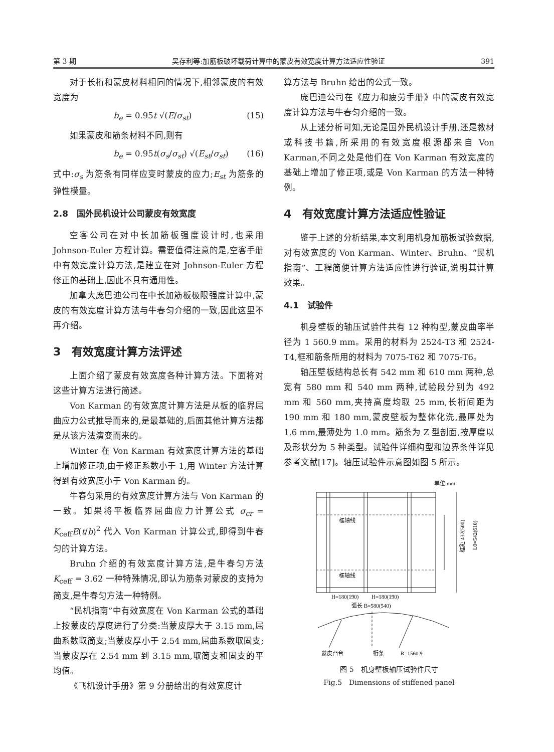第 3 期 吴存利等:加筋板破坏载荷计算中的蒙皮有效宽度计算方法适应性验证 391
对于长桁和蒙皮材料相同的情况下,相邻蒙皮的有效宽度为
b<sub>e</sub> = 0.95t √(E/σ<sub>st</sub>) (15)
如果蒙皮和筋条材料不同,则有
b<sub>e</sub> = 0.95t(σ<sub>s</sub>/σ<sub>st</sub>) √(E<sub>st</sub>/σ<sub>st</sub>) (16)
式中:σ<sub>s</sub> 为筋条有同样应变时蒙皮的应力;E<sub>st</sub> 为筋条的弹性模量。
2.8　国外民机设计公司蒙皮有效宽度
空客公司在对中长加筋板强度设计时,也采用 Johnson-Euler 方程计算。需要值得注意的是,空客手册中有效宽度计算方法,是建立在对 Johnson-Euler 方程修正的基础上,因此不具有通用性。
加拿大庞巴迪公司在中长加筋板极限强度计算中,蒙皮的有效宽度计算方法与牛春匀介绍的一致,因此这里不再介绍。
3　有效宽度计算方法评述
上面介绍了蒙皮有效宽度各种计算方法。下面将对这些计算方法进行简述。
Von Karman 的有效宽度计算方法是从板的临界屈曲应力公式推导而来的,是最基础的,后面其他计算方法都是从该方法演变而来的。
Winter 在 Von Karman 有效宽度计算方法的基础上增加修正项,由于修正系数小于 1,用 Winter 方法计算得到有效宽度小于 Von Karman 的。
牛春匀采用的有效宽度计算方法与 Von Karman 的一致。如果将平板临界屈曲应力计算公式 σ<sub>cr</sub> = K<sub>ceff</sub>E(t/b)<sup>2</sup> 代入 Von Karman 计算公式,即得到牛春匀的计算方法。
Bruhn 介绍的有效宽度计算方法,是牛春匀方法 K<sub>ceff</sub> = 3.62 一种特殊情况,即认为筋条对蒙皮的支持为简支,是牛春匀方法一种特例。
“民机指南”中有效宽度在 Von Karman 公式的基础上按蒙皮的厚度进行了分类:当蒙皮厚大于 3.15 mm,屈曲系数取简支;当蒙皮厚小于 2.54 mm,屈曲系数取固支;当蒙皮厚在 2.54 mm 到 3.15 mm,取简支和固支的平均值。
《飞机设计手册》第 9 分册给出的有效宽度计
算方法与 Bruhn 给出的公式一致。
庞巴迪公司在《应力和疲劳手册》中的蒙皮有效宽度计算方法与牛春匀介绍的一致。
从上述分析可知,无论是国外民机设计手册,还是教材或科技书籍,所采用的有效宽度根源都来自 Von Karman,不同之处是他们在 Von Karman 有效宽度的基础上增加了修正项,或是 Von Karman 的方法一种特例。
4　有效宽度计算方法适应性验证
鉴于上述的分析结果,本文利用机身加筋板试验数据,对有效宽度的 Von Karman、Winter、Bruhn、“民机指南”、工程简便计算方法适应性进行验证,说明其计算效果。
4.1　试验件
机身壁板的轴压试验件共有 12 种构型,蒙皮曲率半径为 1 560.9 mm。采用的材料为 2524-T3 和 2524-T4,框和筋条所用的材料为 7075-T62 和 7075-T6。
轴压壁板结构总长有 542 mm 和 610 mm 两种,总宽有 580 mm 和 540 mm 两种,试验段分别为 492 mm 和 560 mm,夹持高度均取 25 mm,长桁间距为 190 mm 和 180 mm,蒙皮壁板为整体化洗,最厚处为 1.6 mm,最薄处为 1.0 mm。筋条为 Z 型剖面,按厚度以及形状分为 5 种类型。试验件详细构型和边界条件详见参考文献[17]。轴压试验件示意图如图 5 所示。
单位:mm
框轴线
框轴线
框距 432(500)
L0=542(610)
H=180(190)
H=180(190)
弧长 B=580(540)
蒙皮凸台
桁条
R=1560.9
图 5　机身壁板轴压试验件尺寸
Fig.5　Dimensions of stiffened panel